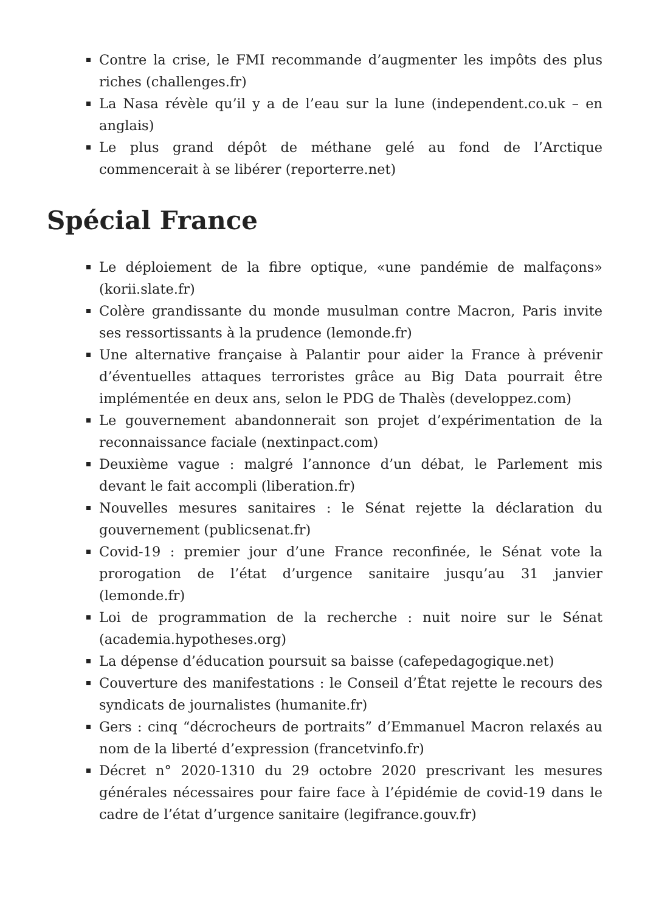Contre la crise, le FMI recommande d’augmenter les impôts des plus riches (challenges.fr)
La Nasa révèle qu’il y a de l’eau sur la lune (independent.co.uk – en anglais)
Le plus grand dépôt de méthane gelé au fond de l’Arctique commencerait à se libérer (reporterre.net)
Spécial France
Le déploiement de la fibre optique, «une pandémie de malfaçons» (korii.slate.fr)
Colère grandissante du monde musulman contre Macron, Paris invite ses ressortissants à la prudence (lemonde.fr)
Une alternative française à Palantir pour aider la France à prévenir d’éventuelles attaques terroristes grâce au Big Data pourrait être implémentée en deux ans, selon le PDG de Thalès (developpez.com)
Le gouvernement abandonnerait son projet d’expérimentation de la reconnaissance faciale (nextinpact.com)
Deuxième vague : malgré l’annonce d’un débat, le Parlement mis devant le fait accompli (liberation.fr)
Nouvelles mesures sanitaires : le Sénat rejette la déclaration du gouvernement (publicsenat.fr)
Covid-19 : premier jour d’une France reconfinée, le Sénat vote la prorogation de l’état d’urgence sanitaire jusqu’au 31 janvier (lemonde.fr)
Loi de programmation de la recherche : nuit noire sur le Sénat (academia.hypotheses.org)
La dépense d’éducation poursuit sa baisse (cafepedagogique.net)
Couverture des manifestations : le Conseil d’État rejette le recours des syndicats de journalistes (humanite.fr)
Gers : cinq “décrocheurs de portraits” d’Emmanuel Macron relaxés au nom de la liberté d’expression (francetvinfo.fr)
Décret n° 2020-1310 du 29 octobre 2020 prescrivant les mesures générales nécessaires pour faire face à l’épidémie de covid-19 dans le cadre de l’état d’urgence sanitaire (legifrance.gouv.fr)